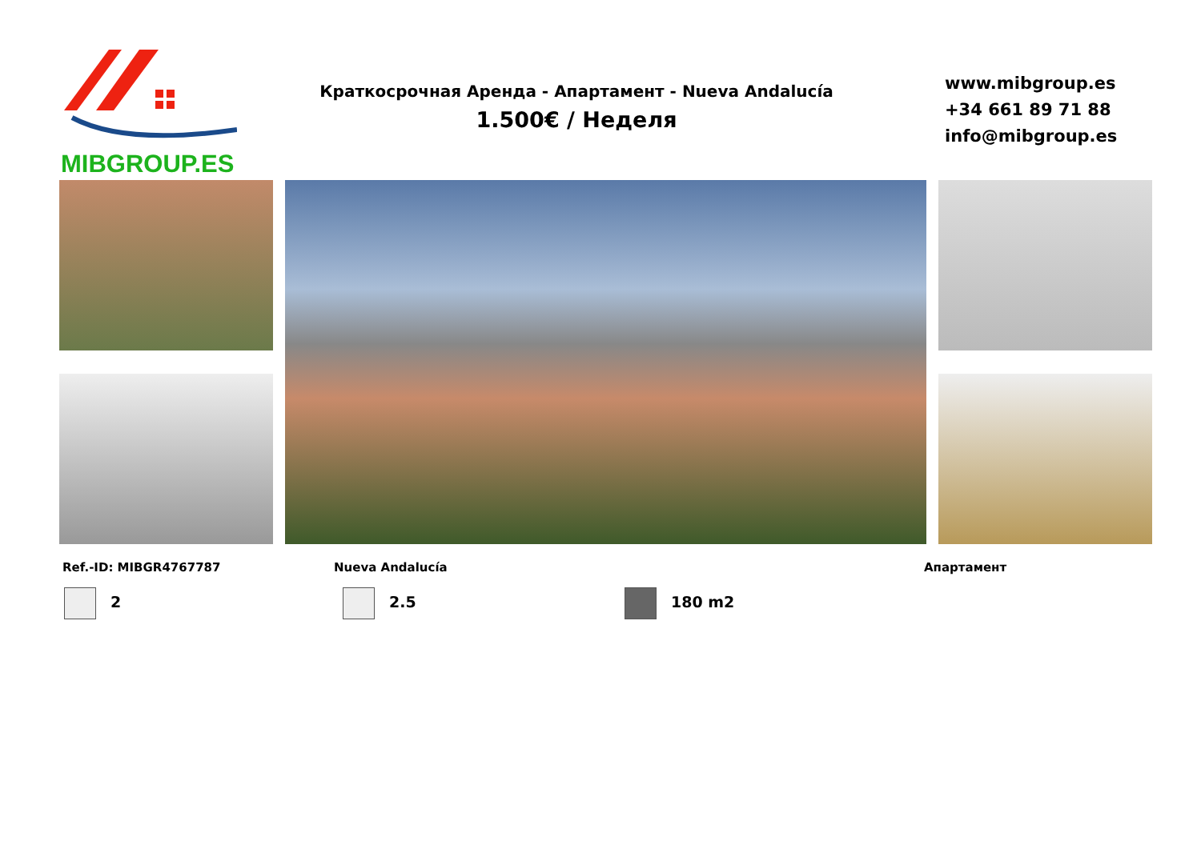MIBGROUP.ES
Краткосрочная Аренда - Апартамент - Nueva Andalucía
1.500€ / Неделя
www.mibgroup.es
+34 661 89 71 88
info@mibgroup.es
Ref.-ID: MIBGR4767787 Nueva Andalucía Апартамент
2 2.5 180 m2